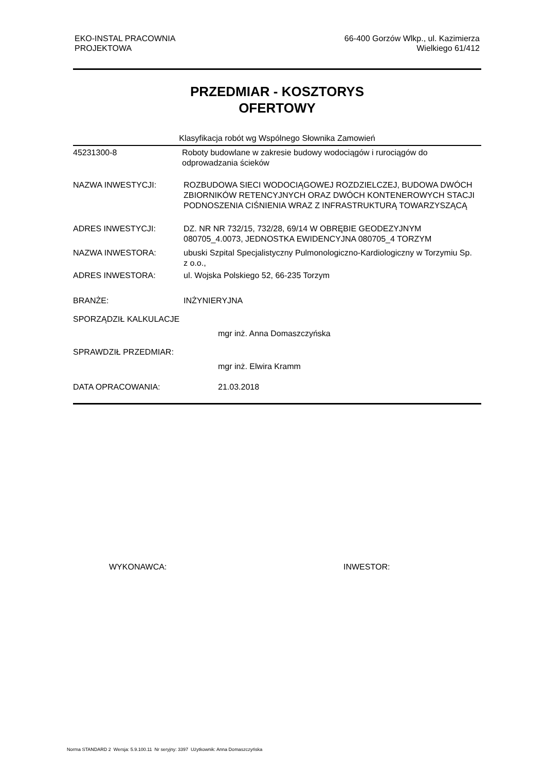EKO-INSTAL PRACOWNIA
PROJEKTOWA
66-400 Gorzów Wlkp., ul. Kazimierza
Wielkiego 61/412
PRZEDMIAR - KOSZTORYS
OFERTOWY
Klasyfikacja robót wg Wspólnego Słownika Zamowień
45231300-8 Roboty budowlane w zakresie budowy wodociągów i rurociągów do odprowadzania ścieków
NAZWA INWESTYCJI: ROZBUDOWA SIECI WODOCIĄGOWEJ ROZDZIELCZEJ, BUDOWA DWÓCH ZBIORNIKÓW RETENCYJNYCH ORAZ DWÓCH KONTENEROWYCH STACJI PODNOSZENIA CIŚNIENIA WRAZ Z INFRASTRUKTURĄ TOWARZYSZĄCĄ
ADRES INWESTYCJI: DZ. NR NR 732/15, 732/28, 69/14 W OBRĘBIE GEODEZYJNYM 080705_4.0073, JEDNOSTKA EWIDENCYJNA 080705_4 TORZYM
NAZWA INWESTORA: ubuski Szpital Specjalistyczny Pulmonologiczno-Kardiologiczny w Torzymiu Sp. z o.o.,
ADRES INWESTORA: ul. Wojska Polskiego 52, 66-235 Torzym
BRANŻE: INŻYNIERYJNA
SPORZĄDZIŁ KALKULACJE
mgr inż. Anna Domaszczyńska
SPRAWDZIŁ PRZEDMIAR:
mgr inż. Elwira Kramm
DATA OPRACOWANIA: 21.03.2018
WYKONAWCA: INWESTOR:
Norma STANDARD 2 Wersja: 5.9.100.11 Nr seryjny: 3397 Użytkownik: Anna Domaszczyńska